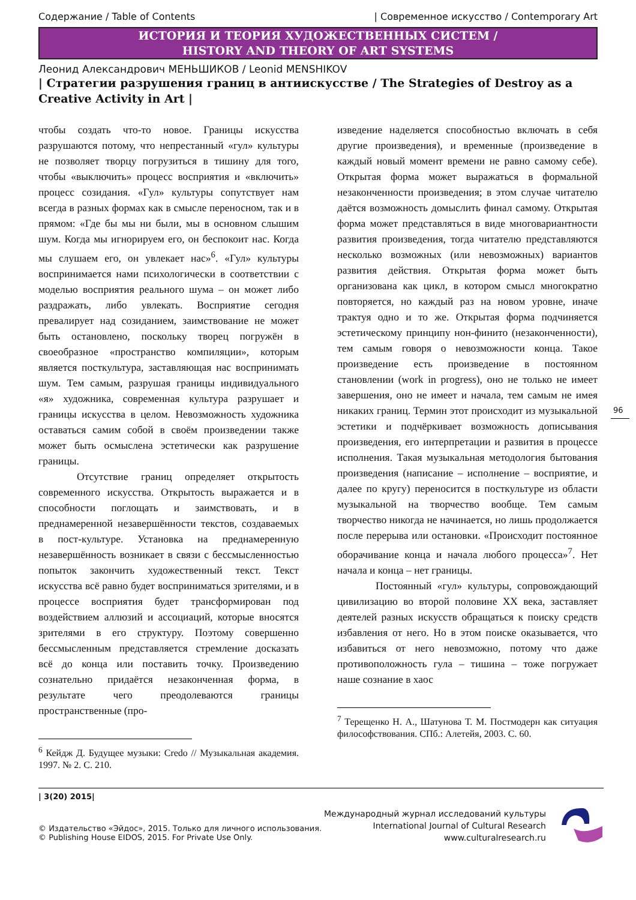Содержание / Table of Contents | Современное искусство / Contemporary Art
ИСТОРИЯ И ТЕОРИЯ ХУДОЖЕСТВЕННЫХ СИСТЕМ /
HISTORY AND THEORY OF ART SYSTEMS
Леонид Александрович МЕНЬШИКОВ / Leonid MENSHIKOV
| Стратегии разрушения границ в антиискусстве / The Strategies of Destroy as a Creative Activity in Art |
чтобы создать что-то новое. Границы искусства разрушаются потому, что непрестанный «гул» культуры не позволяет творцу погрузиться в тишину для того, чтобы «выключить» процесс восприятия и «включить» процесс созидания. «Гул» культуры сопутствует нам всегда в разных формах как в смысле переносном, так и в прямом: «Где бы мы ни были, мы в основном слышим шум. Когда мы игнорируем его, он беспокоит нас. Когда мы слушаем его, он увлекает нас»<sup>6</sup>. «Гул» культуры воспринимается нами психологически в соответствии с моделью восприятия реального шума – он может либо раздражать, либо увлекать. Восприятие сегодня превалирует над созиданием, заимствование не может быть остановлено, поскольку творец погружён в своеобразное «пространство компиляции», которым является посткультура, заставляющая нас воспринимать шум. Тем самым, разрушая границы индивидуального «я» художника, современная культура разрушает и границы искусства в целом. Невозможность художника оставаться самим собой в своём произведении также может быть осмыслена эстетически как разрушение границы.
Отсутствие границ определяет открытость современного искусства. Открытость выражается и в способности поглощать и заимствовать, и в преднамеренной незавершённости текстов, создаваемых в пост-культуре. Установка на преднамеренную незавершённость возникает в связи с бессмысленностью попыток закончить художественный текст. Текст искусства всё равно будет восприниматься зрителями, и в процессе восприятия будет трансформирован под воздействием аллюзий и ассоциаций, которые вносятся зрителями в его структуру. Поэтому совершенно бессмысленным представляется стремление досказать всё до конца или поставить точку. Произведению сознательно придаётся незаконченная форма, в результате чего преодолеваются границы пространственные (про-
<sup>6</sup> Кейдж Д. Будущее музыки: Credo // Музыкальная академия. 1997. № 2. С. 210.
изведение наделяется способностью включать в себя другие произведения), и временные (произведение в каждый новый момент времени не равно самому себе). Открытая форма может выражаться в формальной незаконченности произведения; в этом случае читателю даётся возможность домыслить финал самому. Открытая форма может представляться в виде многовариантности развития произведения, тогда читателю представляются несколько возможных (или невозможных) вариантов развития действия. Открытая форма может быть организована как цикл, в котором смысл многократно повторяется, но каждый раз на новом уровне, иначе трактуя одно и то же. Открытая форма подчиняется эстетическому принципу нон-финито (незаконченности), тем самым говоря о невозможности конца. Такое произведение есть произведение в постоянном становлении (work in progress), оно не только не имеет завершения, оно не имеет и начала, тем самым не имея никаких границ. Термин этот происходит из музыкальной эстетики и подчёркивает возможность дописывания произведения, его интерпретации и развития в процессе исполнения. Такая музыкальная методология бытования произведения (написание – исполнение – восприятие, и далее по кругу) переносится в посткультуре из области музыкальной на творчество вообще. Тем самым творчество никогда не начинается, но лишь продолжается после перерыва или остановки. «Происходит постоянное оборачивание конца и начала любого процесса»<sup>7</sup>. Нет начала и конца – нет границы.
Постоянный «гул» культуры, сопровождающий цивилизацию во второй половине XX века, заставляет деятелей разных искусств обращаться к поиску средств избавления от него. Но в этом поиске оказывается, что избавиться от него невозможно, потому что даже противоположность гула – тишина – тоже погружает наше сознание в хаос
<sup>7</sup> Терещенко Н. А., Шатунова Т. М. Постмодерн как ситуация философствования. СПб.: Алетейя, 2003. С. 60.
96
| 3(20) 2015|
© Издательство «Эйдос», 2015. Только для личного использования.
© Publishing House EIDOS, 2015. For Private Use Only.
Международный журнал исследований культуры
International Journal of Cultural Research
www.culturalresearch.ru